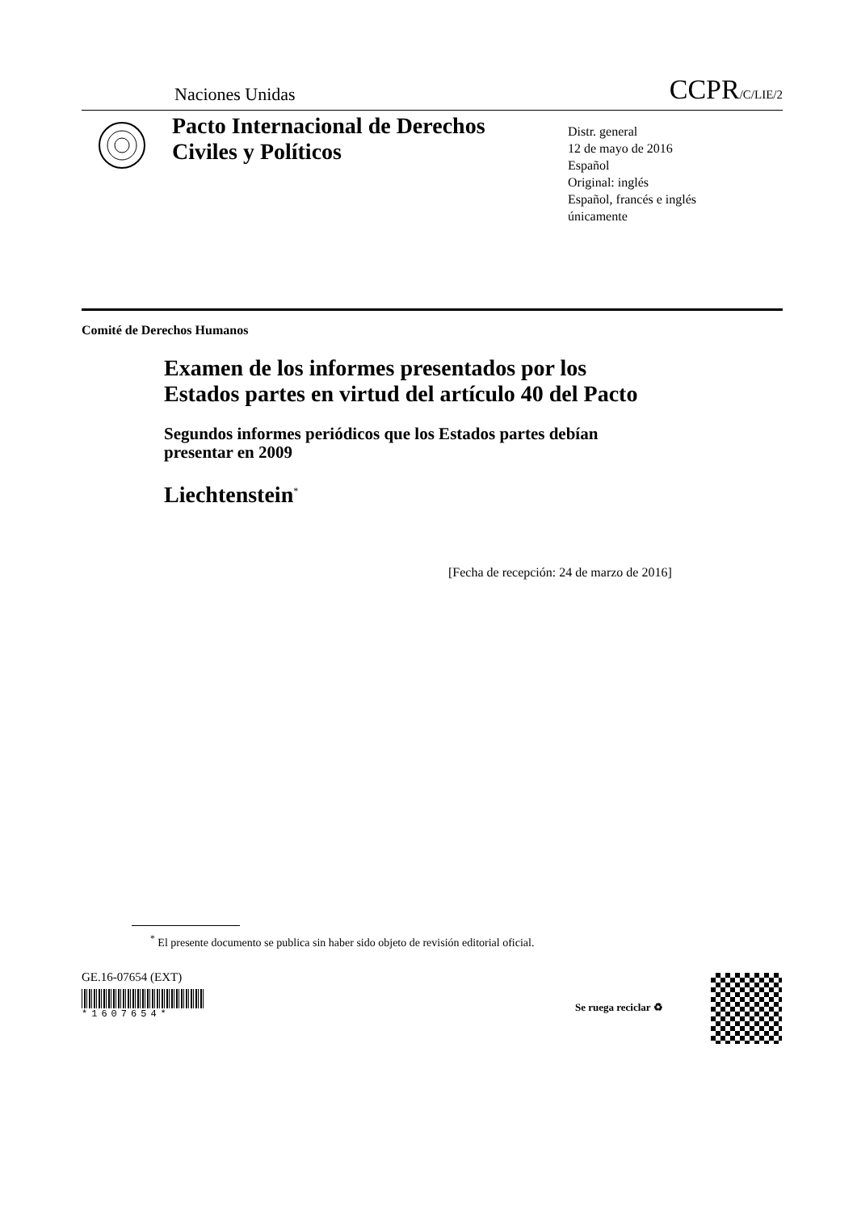Naciones Unidas CCPR/C/LIE/2
Pacto Internacional de Derechos Civiles y Políticos
Distr. general
12 de mayo de 2016
Español
Original: inglés
Español, francés e inglés
únicamente
Comité de Derechos Humanos
Examen de los informes presentados por los Estados partes en virtud del artículo 40 del Pacto
Segundos informes periódicos que los Estados partes debían presentar en 2009
Liechtenstein<sup>*</sup>
[Fecha de recepción: 24 de marzo de 2016]
<sup>*</sup> El presente documento se publica sin haber sido objeto de revisión editorial oficial.
GE.16-07654 (EXT)
*1607654*
Se ruega reciclar ♻